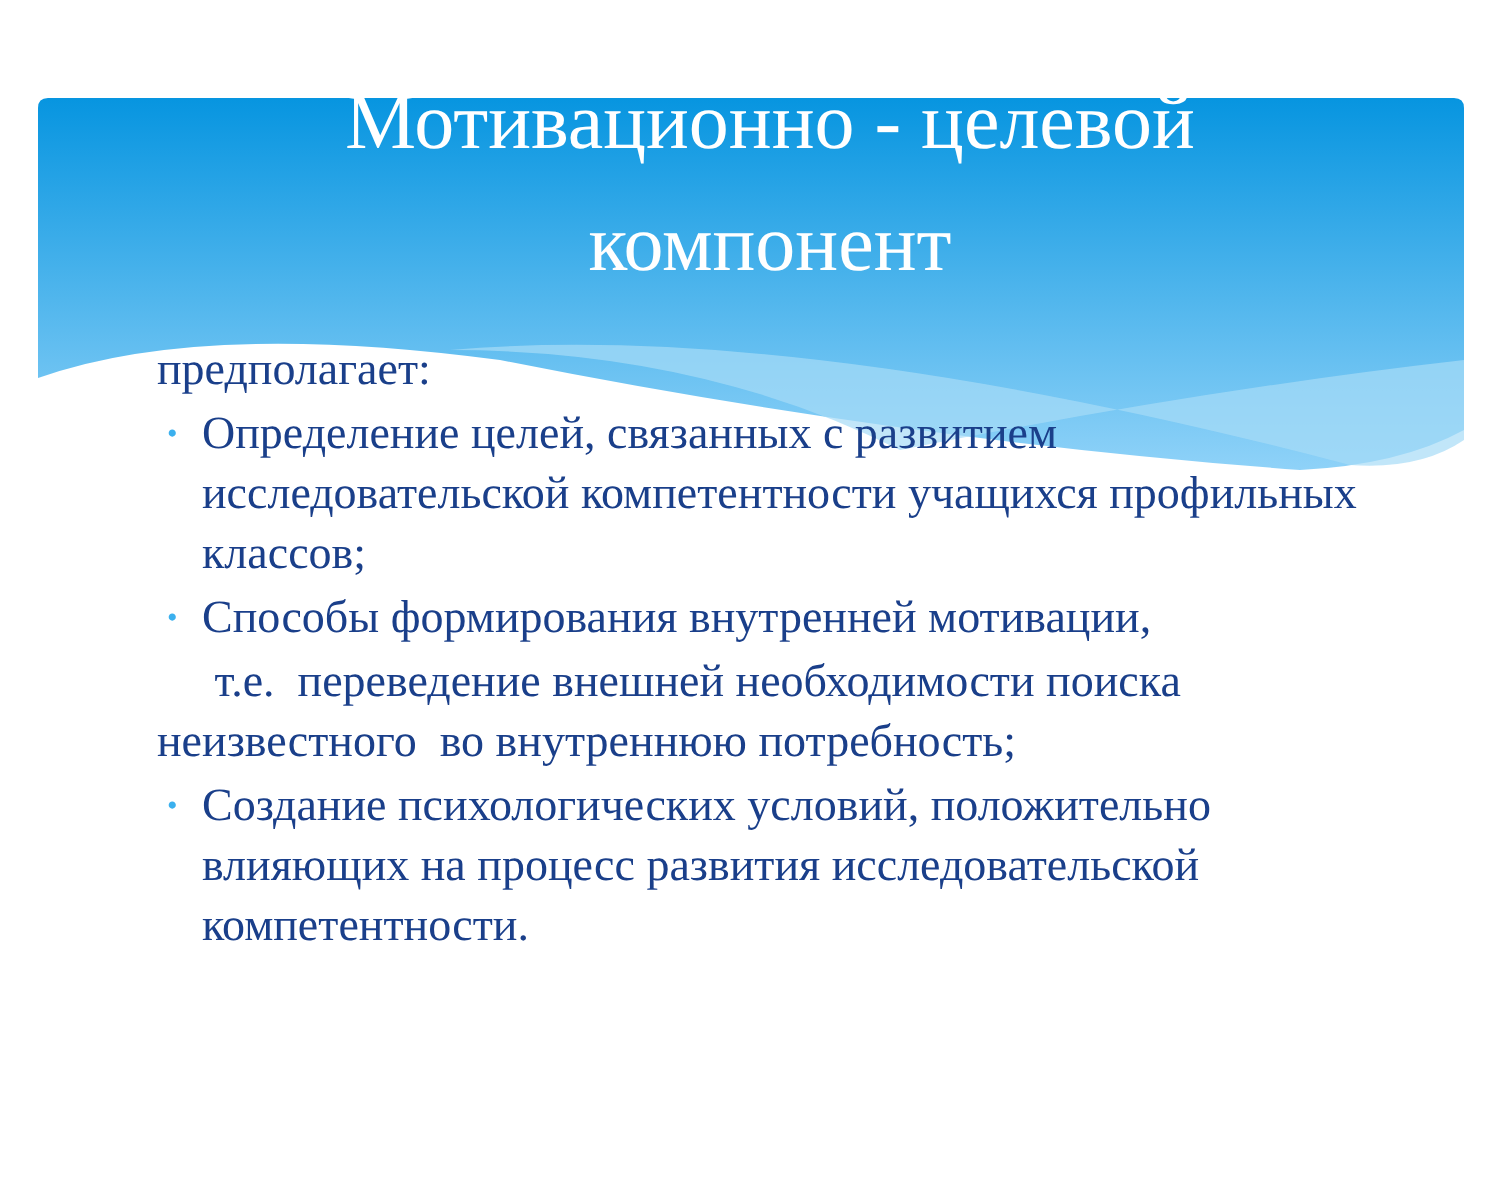Мотивационно - целевой
компонент
предполагает:
• Определение целей, связанных с развитием исследовательской компетентности учащихся профильных классов;
• Способы формирования внутренней мотивации,
т.е. переведение внешней необходимости поиска неизвестного во внутреннюю потребность;
• Создание психологических условий, положительно влияющих на процесс развития исследовательской компетентности.